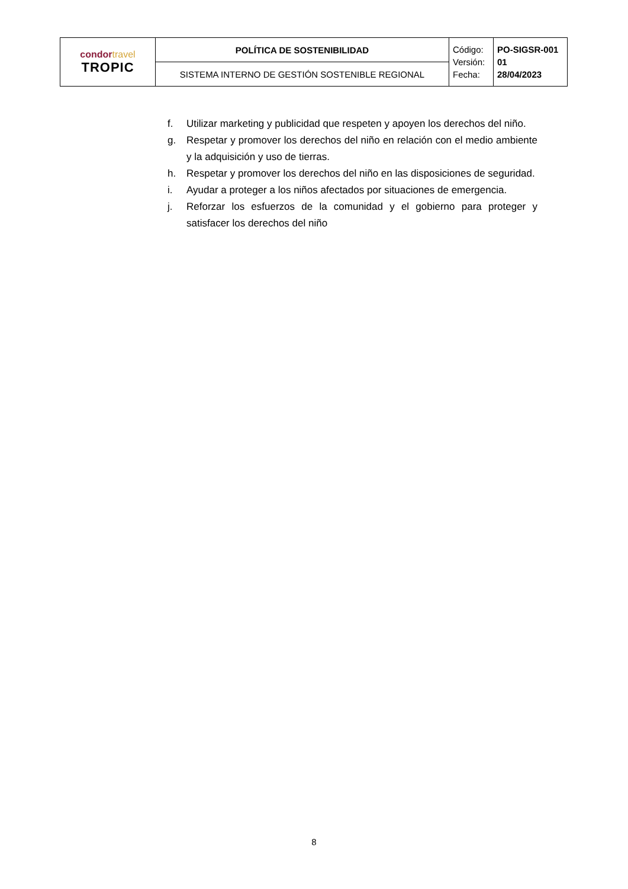| condor travel TROPIC | POLÍTICA DE SOSTENIBILIDAD | Código: Versión: Fecha: | PO-SIGSR-001 01 28/04/2023 |
| | SISTEMA INTERNO DE GESTIÓN SOSTENIBLE REGIONAL | | |
f. Utilizar marketing y publicidad que respeten y apoyen los derechos del niño.
g. Respetar y promover los derechos del niño en relación con el medio ambiente y la adquisición y uso de tierras.
h. Respetar y promover los derechos del niño en las disposiciones de seguridad.
i. Ayudar a proteger a los niños afectados por situaciones de emergencia.
j. Reforzar los esfuerzos de la comunidad y el gobierno para proteger y satisfacer los derechos del niño
8